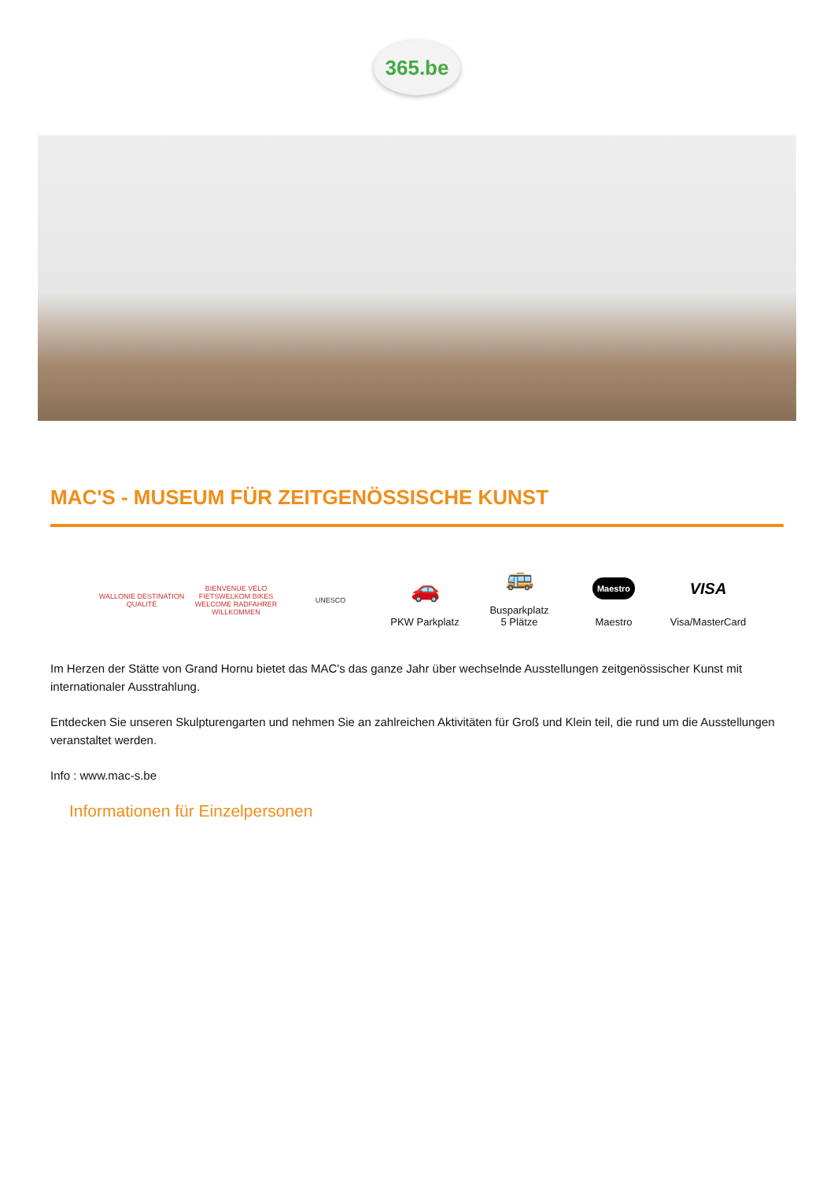365.be
MAC'S - MUSEUM FÜR ZEITGENÖSSISCHE KUNST
WALLONIE DESTINATION QUALITÉ
BIENVENUE VÉLO FIETSWELKOM BIKES WELCOME RADFAHRER WILLKOMMEN
UNESCO
🚗
PKW Parkplatz
🚌
Busparkplatz
5 Plätze
Maestro
Maestro
VISA
Visa/MasterCard
Im Herzen der Stätte von Grand Hornu bietet das MAC's das ganze Jahr über wechselnde Ausstellungen zeitgenössischer Kunst mit internationaler Ausstrahlung.
Entdecken Sie unseren Skulpturengarten und nehmen Sie an zahlreichen Aktivitäten für Groß und Klein teil, die rund um die Ausstellungen veranstaltet werden.
Info : www.mac-s.be
Informationen für Einzelpersonen